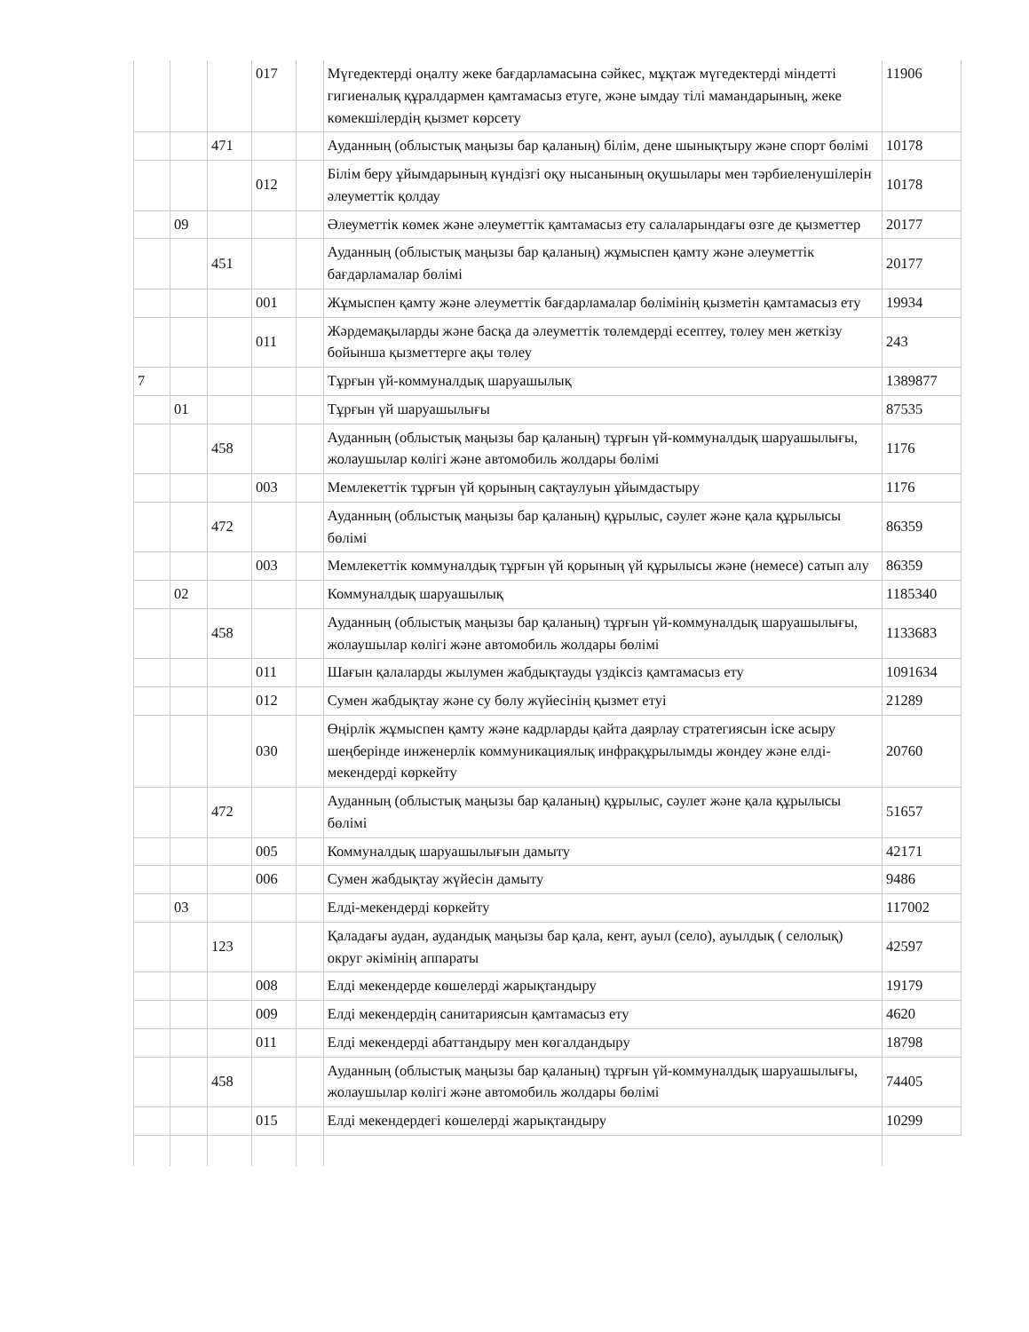| | | | 017 | | Мүгедектерді оңалту жеке бағдарламасына сәйкес, мұқтаж мүгедектерді міндетті гигиеналық құралдармен қамтамасыз етуге, және ымдау тілі мамандарының, жеке көмекшілердің қызмет көрсету | 11906 |
| | | 471 | | | Ауданның (облыстық маңызы бар қаланың) білім, дене шынықтыру және спорт бөлімі | 10178 |
| | | | 012 | | Білім беру ұйымдарының күндізгі оқу нысанының оқушылары мен тәрбиеленушілерін әлеуметтік қолдау | 10178 |
| | 09 | | | | Әлеуметтік көмек және әлеуметтік қамтамасыз ету салаларындағы өзге де қызметтер | 20177 |
| | | 451 | | | Ауданның (облыстық маңызы бар қаланың) жұмыспен қамту және әлеуметтік бағдарламалар бөлімі | 20177 |
| | | | 001 | | Жұмыспен қамту және әлеуметтік бағдарламалар бөлімінің қызметін қамтамасыз ету | 19934 |
| | | | 011 | | Жәрдемақыларды және басқа да әлеуметтік төлемдерді есептеу, төлеу мен жеткізу бойынша қызметтерге ақы төлеу | 243 |
| 7 | | | | | Тұрғын үй-коммуналдық шаруашылық | 1389877 |
| | 01 | | | | Тұрғын үй шаруашылығы | 87535 |
| | | 458 | | | Ауданның (облыстық маңызы бар қаланың) тұрғын үй-коммуналдық шаруашылығы, жолаушылар көлігі және автомобиль жолдары бөлімі | 1176 |
| | | | 003 | | Мемлекеттік тұрғын үй қорының сақтаулуын ұйымдастыру | 1176 |
| | | 472 | | | Ауданның (облыстық маңызы бар қаланың) құрылыс, сәулет және қала құрылысы бөлімі | 86359 |
| | | | 003 | | Мемлекеттік коммуналдық тұрғын үй қорының үй құрылысы және (немесе) сатып алу | 86359 |
| | 02 | | | | Коммуналдық шаруашылық | 1185340 |
| | | 458 | | | Ауданның (облыстық маңызы бар қаланың) тұрғын үй-коммуналдық шаруашылығы, жолаушылар көлігі және автомобиль жолдары бөлімі | 1133683 |
| | | | 011 | | Шағын қалаларды жылумен жабдықтауды үздіксіз қамтамасыз ету | 1091634 |
| | | | 012 | | Сумен жабдықтау және су бөлу жүйесінің қызмет етуі | 21289 |
| | | | 030 | | Өңірлік жұмыспен қамту және кадрларды қайта даярлау стратегиясын іске асыру шеңберінде инженерлік коммуникациялық инфрақұрылымды жөндеу және елді-мекендерді көркейту | 20760 |
| | | 472 | | | Ауданның (облыстық маңызы бар қаланың) құрылыс, сәулет және қала құрылысы бөлімі | 51657 |
| | | | 005 | | Коммуналдық шаруашылығын дамыту | 42171 |
| | | | 006 | | Сумен жабдықтау жүйесін дамыту | 9486 |
| | 03 | | | | Елді-мекендерді көркейту | 117002 |
| | | 123 | | | Қаладағы аудан, аудандық маңызы бар қала, кент, ауыл (село), ауылдық ( селолық) округ әкімінің аппараты | 42597 |
| | | | 008 | | Елді мекендерде көшелерді жарықтандыру | 19179 |
| | | | 009 | | Елді мекендердің санитариясын қамтамасыз ету | 4620 |
| | | | 011 | | Елді мекендерді абаттандыру мен көгалдандыру | 18798 |
| | | 458 | | | Ауданның (облыстық маңызы бар қаланың) тұрғын үй-коммуналдық шаруашылығы, жолаушылар көлігі және автомобиль жолдары бөлімі | 74405 |
| | | | 015 | | Елді мекендердегі көшелерді жарықтандыру | 10299 |